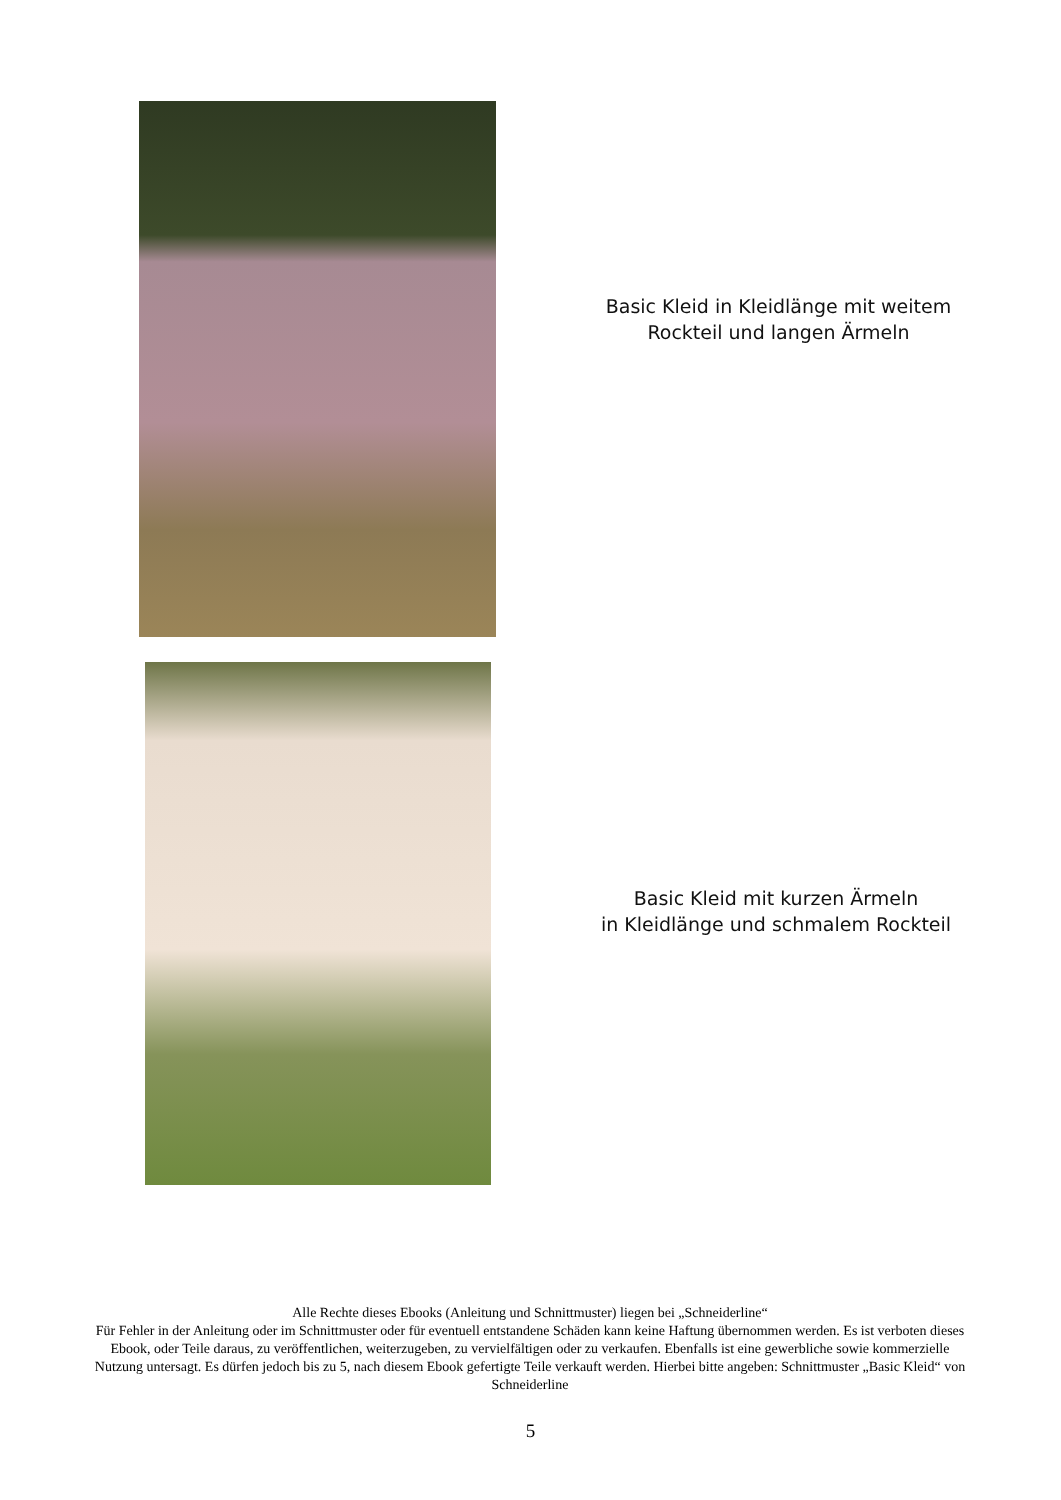Basic Kleid in Kleidlänge mit weitem
Rockteil und langen Ärmeln
Basic Kleid mit kurzen Ärmeln
in Kleidlänge und schmalem Rockteil
Alle Rechte dieses Ebooks (Anleitung und Schnittmuster) liegen bei „Schneiderline“
Für Fehler in der Anleitung oder im Schnittmuster oder für eventuell entstandene Schäden kann keine Haftung übernommen werden. Es ist verboten dieses Ebook, oder Teile daraus, zu veröffentlichen, weiterzugeben, zu vervielfältigen oder zu verkaufen. Ebenfalls ist eine gewerbliche sowie kommerzielle Nutzung untersagt. Es dürfen jedoch bis zu 5, nach diesem Ebook gefertigte Teile verkauft werden. Hierbei bitte angeben: Schnittmuster „Basic Kleid“ von Schneiderline
5